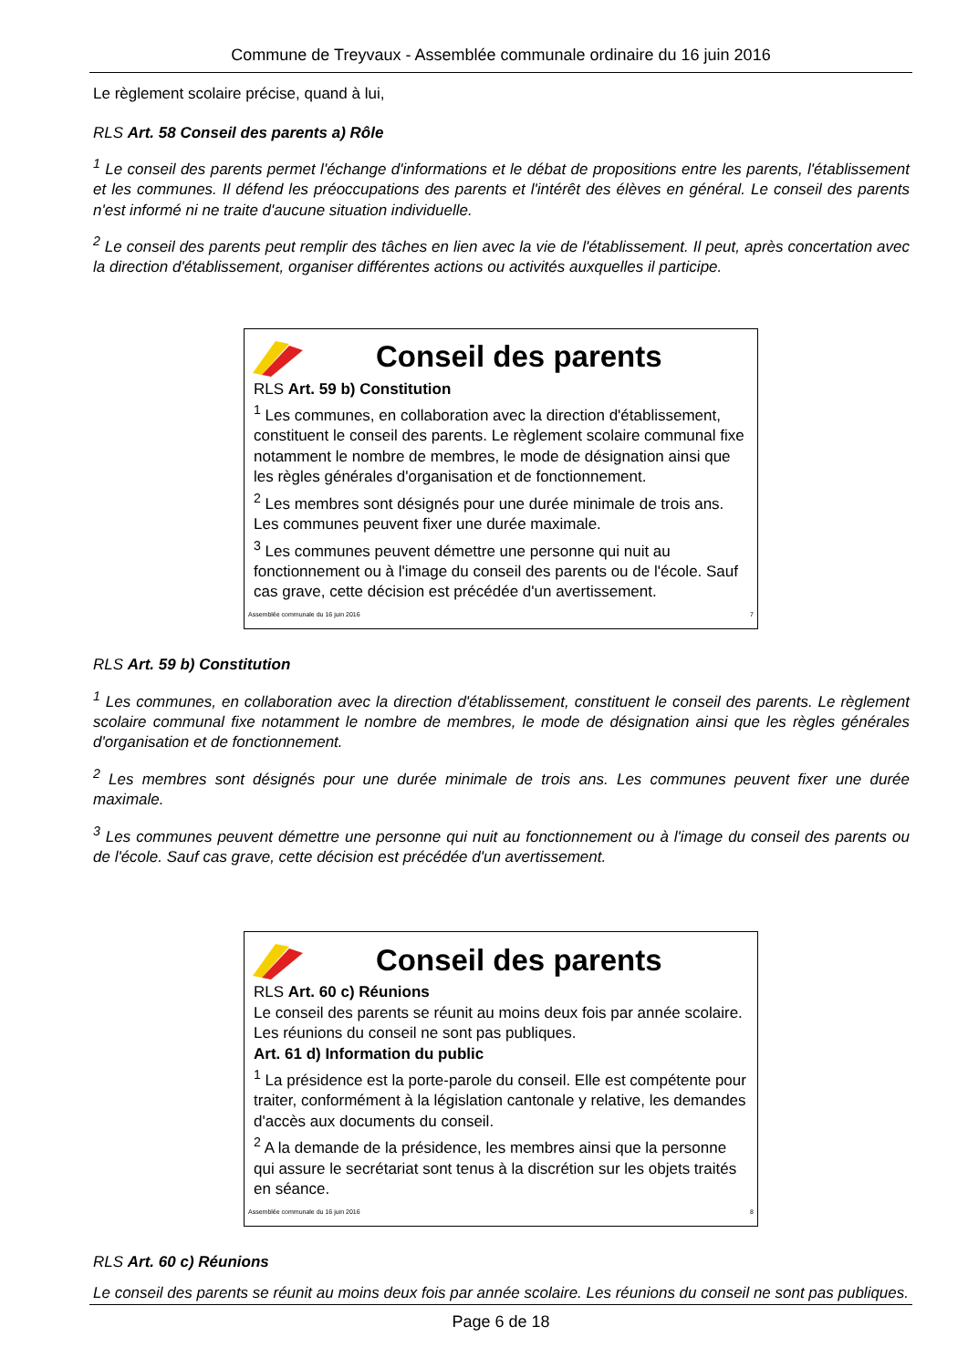Commune de Treyvaux - Assemblée communale ordinaire du 16 juin 2016
Le règlement scolaire précise, quand à lui,
RLS Art. 58 Conseil des parents a) Rôle
<sup>1</sup> Le conseil des parents permet l'échange d'informations et le débat de propositions entre les parents, l'établissement et les communes. Il défend les préoccupations des parents et l'intérêt des élèves en général. Le conseil des parents n'est informé ni ne traite d'aucune situation individuelle.
<sup>2</sup> Le conseil des parents peut remplir des tâches en lien avec la vie de l'établissement. Il peut, après concertation avec la direction d'établissement, organiser différentes actions ou activités auxquelles il participe.
Conseil des parents
RLS Art. 59 b) Constitution
<sup>1</sup> Les communes, en collaboration avec la direction d'établissement, constituent le conseil des parents. Le règlement scolaire communal fixe notamment le nombre de membres, le mode de désignation ainsi que les règles générales d'organisation et de fonctionnement.
<sup>2</sup> Les membres sont désignés pour une durée minimale de trois ans. Les communes peuvent fixer une durée maximale.
<sup>3</sup> Les communes peuvent démettre une personne qui nuit au fonctionnement ou à l'image du conseil des parents ou de l'école. Sauf cas grave, cette décision est précédée d'un avertissement.
Assemblée communale du 16 juin 2016 7
RLS Art. 59 b) Constitution
<sup>1</sup> Les communes, en collaboration avec la direction d'établissement, constituent le conseil des parents. Le règlement scolaire communal fixe notamment le nombre de membres, le mode de désignation ainsi que les règles générales d'organisation et de fonctionnement.
<sup>2</sup> Les membres sont désignés pour une durée minimale de trois ans. Les communes peuvent fixer une durée maximale.
<sup>3</sup> Les communes peuvent démettre une personne qui nuit au fonctionnement ou à l'image du conseil des parents ou de l'école. Sauf cas grave, cette décision est précédée d'un avertissement.
Conseil des parents
RLS Art. 60 c) Réunions
Le conseil des parents se réunit au moins deux fois par année scolaire. Les réunions du conseil ne sont pas publiques.
Art. 61 d) Information du public
<sup>1</sup> La présidence est la porte-parole du conseil. Elle est compétente pour traiter, conformément à la législation cantonale y relative, les demandes d'accès aux documents du conseil.
<sup>2</sup> A la demande de la présidence, les membres ainsi que la personne qui assure le secrétariat sont tenus à la discrétion sur les objets traités en séance.
Assemblée communale du 16 juin 2016 8
RLS Art. 60 c) Réunions
Le conseil des parents se réunit au moins deux fois par année scolaire. Les réunions du conseil ne sont pas publiques.
Page 6 de 18